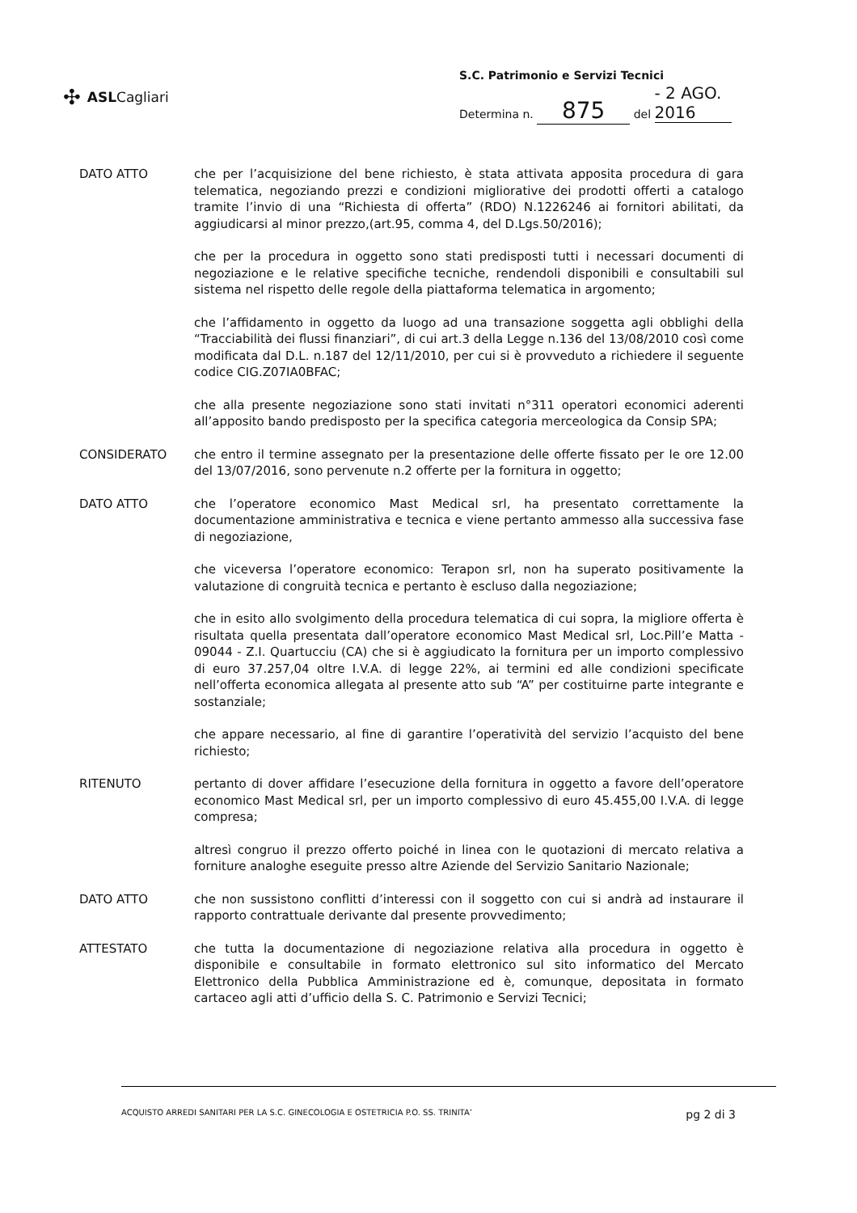✣ ASLCagliari
S.C. Patrimonio e Servizi Tecnici
Determina n. 875 del - 2 AGO. 2016
DATO ATTO che per l’acquisizione del bene richiesto, è stata attivata apposita procedura di gara telematica, negoziando prezzi e condizioni migliorative dei prodotti offerti a catalogo tramite l’invio di una “Richiesta di offerta” (RDO) N.1226246 ai fornitori abilitati, da aggiudicarsi al minor prezzo,(art.95, comma 4, del D.Lgs.50/2016);
che per la procedura in oggetto sono stati predisposti tutti i necessari documenti di negoziazione e le relative specifiche tecniche, rendendoli disponibili e consultabili sul sistema nel rispetto delle regole della piattaforma telematica in argomento;
che l’affidamento in oggetto da luogo ad una transazione soggetta agli obblighi della “Tracciabilità dei flussi finanziari”, di cui art.3 della Legge n.136 del 13/08/2010 così come modificata dal D.L. n.187 del 12/11/2010, per cui si è provveduto a richiedere il seguente codice CIG.Z07IA0BFAC;
che alla presente negoziazione sono stati invitati n°311 operatori economici aderenti all’apposito bando predisposto per la specifica categoria merceologica da Consip SPA;
CONSIDERATO che entro il termine assegnato per la presentazione delle offerte fissato per le ore 12.00 del 13/07/2016, sono pervenute n.2 offerte per la fornitura in oggetto;
DATO ATTO che l’operatore economico Mast Medical srl, ha presentato correttamente la documentazione amministrativa e tecnica e viene pertanto ammesso alla successiva fase di negoziazione,
che viceversa l’operatore economico: Terapon srl, non ha superato positivamente la valutazione di congruità tecnica e pertanto è escluso dalla negoziazione;
che in esito allo svolgimento della procedura telematica di cui sopra, la migliore offerta è risultata quella presentata dall’operatore economico Mast Medical srl, Loc.Pill’e Matta - 09044 - Z.I. Quartucciu (CA) che si è aggiudicato la fornitura per un importo complessivo di euro 37.257,04 oltre I.V.A. di legge 22%, ai termini ed alle condizioni specificate nell’offerta economica allegata al presente atto sub “A” per costituirne parte integrante e sostanziale;
che appare necessario, al fine di garantire l’operatività del servizio l’acquisto del bene richiesto;
RITENUTO pertanto di dover affidare l’esecuzione della fornitura in oggetto a favore dell’operatore economico Mast Medical srl, per un importo complessivo di euro 45.455,00 I.V.A. di legge compresa;
altresì congruo il prezzo offerto poiché in linea con le quotazioni di mercato relativa a forniture analoghe eseguite presso altre Aziende del Servizio Sanitario Nazionale;
DATO ATTO che non sussistono conflitti d’interessi con il soggetto con cui si andrà ad instaurare il rapporto contrattuale derivante dal presente provvedimento;
ATTESTATO che tutta la documentazione di negoziazione relativa alla procedura in oggetto è disponibile e consultabile in formato elettronico sul sito informatico del Mercato Elettronico della Pubblica Amministrazione ed è, comunque, depositata in formato cartaceo agli atti d’ufficio della S. C. Patrimonio e Servizi Tecnici;
ACQUISTO ARREDI SANITARI PER LA S.C. GINECOLOGIA E OSTETRICIA P.O. SS. TRINITA’ pg 2 di 3